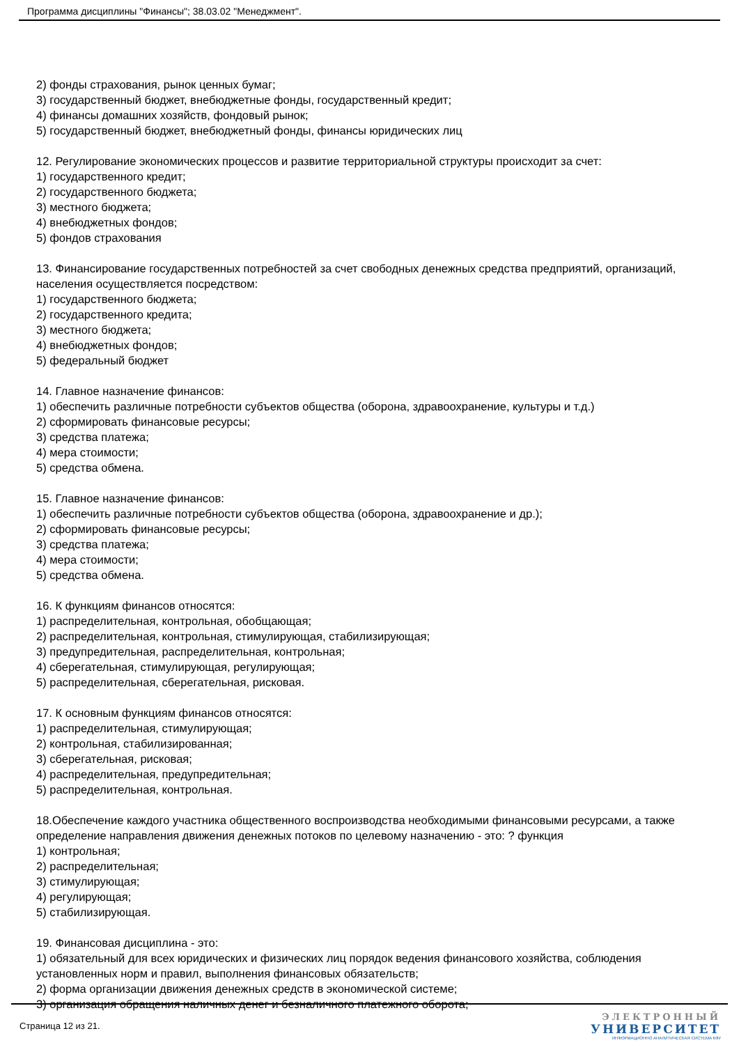Программа дисциплины "Финансы"; 38.03.02 "Менеджмент".
2) фонды страхования, рынок ценных бумаг;
3) государственный бюджет, внебюджетные фонды, государственный кредит;
4) финансы домашних хозяйств, фондовый рынок;
5) государственный бюджет, внебюджетный фонды, финансы юридических лиц
12. Регулирование экономических процессов и развитие территориальной структуры происходит за счет:
1) государственного кредит;
2) государственного бюджета;
3) местного бюджета;
4) внебюджетных фондов;
5) фондов страхования
13. Финансирование государственных потребностей за счет свободных денежных средства предприятий, организаций, населения осуществляется посредством:
1) государственного бюджета;
2) государственного кредита;
3) местного бюджета;
4) внебюджетных фондов;
5) федеральный бюджет
14. Главное назначение финансов:
1) обеспечить различные потребности субъектов общества (оборона, здравоохранение, культуры и т.д.)
2) сформировать финансовые ресурсы;
3) средства платежа;
4) мера стоимости;
5) средства обмена.
15. Главное назначение финансов:
1) обеспечить различные потребности субъектов общества (оборона, здравоохранение и др.);
2) сформировать финансовые ресурсы;
3) средства платежа;
4) мера стоимости;
5) средства обмена.
16. К функциям финансов относятся:
1) распределительная, контрольная, обобщающая;
2) распределительная, контрольная, стимулирующая, стабилизирующая;
3) предупредительная, распределительная, контрольная;
4) сберегательная, стимулирующая, регулирующая;
5) распределительная, сберегательная, рисковая.
17. К основным функциям финансов относятся:
1) распределительная, стимулирующая;
2) контрольная, стабилизированная;
3) сберегательная, рисковая;
4) распределительная, предупредительная;
5) распределительная, контрольная.
18.Обеспечение каждого участника общественного воспроизводства необходимыми финансовыми ресурсами, а также определение направления движения денежных потоков по целевому назначению - это: ? функция
1) контрольная;
2) распределительная;
3) стимулирующая;
4) регулирующая;
5) стабилизирующая.
19. Финансовая дисциплина - это:
1) обязательный для всех юридических и физических лиц порядок ведения финансового хозяйства, соблюдения установленных норм и правил, выполнения финансовых обязательств;
2) форма организации движения денежных средств в экономической системе;
3) организация обращения наличных денег и безналичного платежного оборота;
Страница 12 из 21.
ЭЛЕКТРОННЫЙ
УНИВЕРСИТЕТ
ИНФОРМАЦИОННО АНАЛИТИЧЕСКАЯ СИСТЕМА КФУ